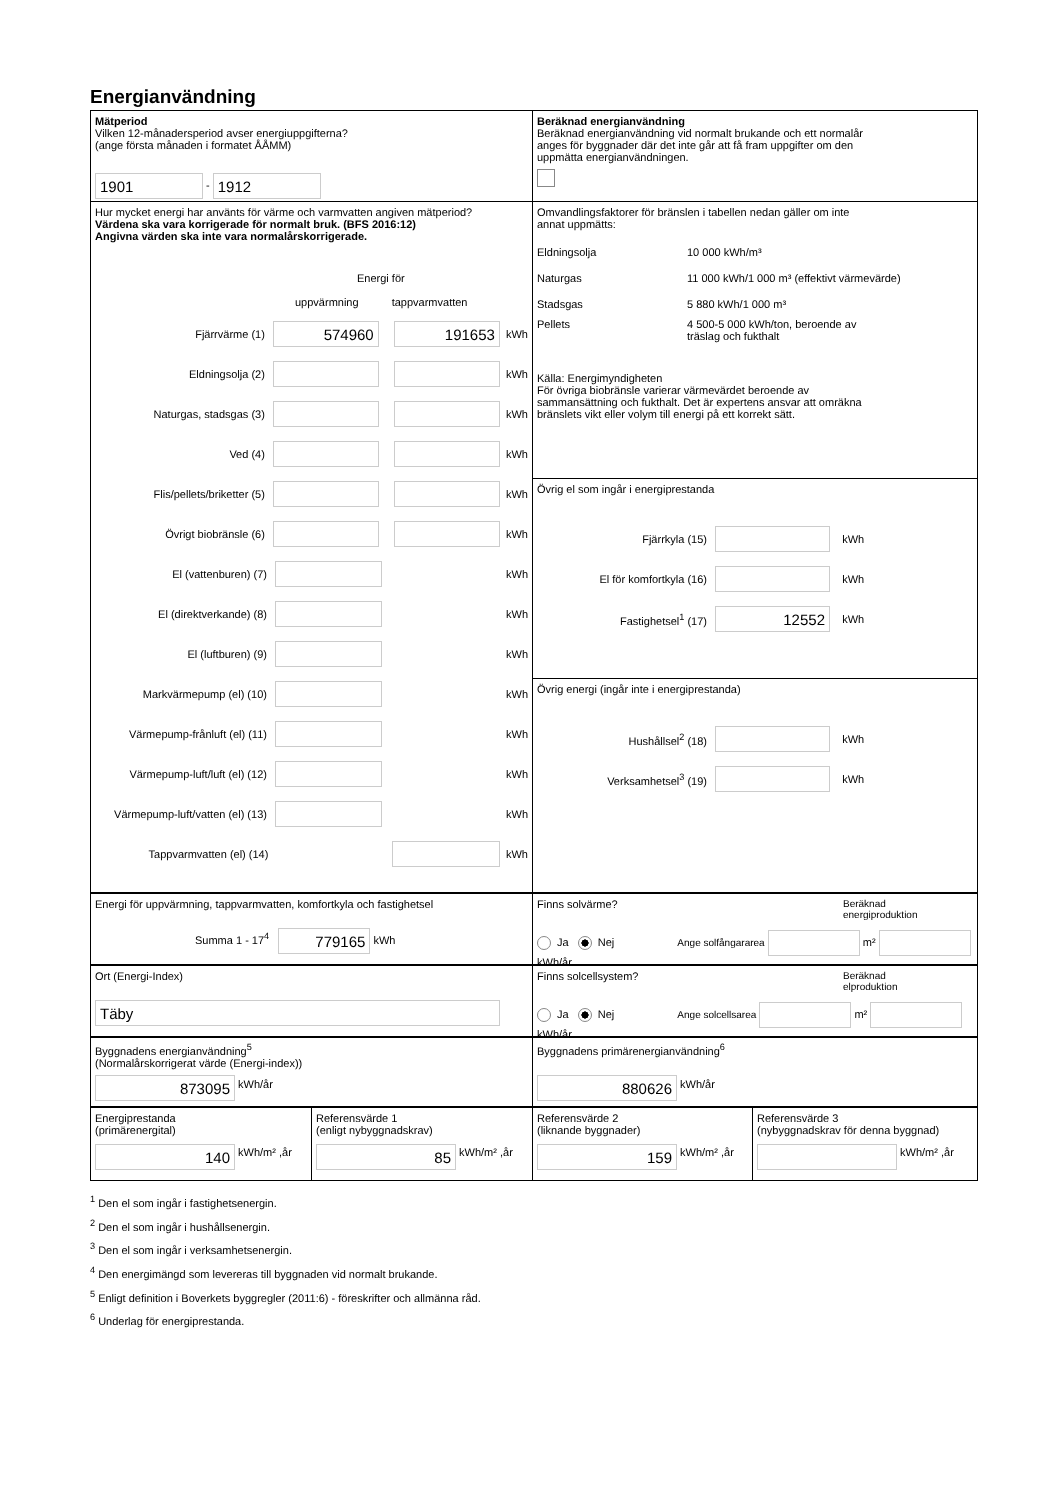Energianvändning
Mätperiod
Vilken 12-månadersperiod avser energiuppgifterna?
(ange första månaden i formatet ÅÅMM)
1901 - 1912
Beräknad energianvändning
Beräknad energianvändning vid normalt brukande och ett normalår
anges för byggnader där det inte går att få fram uppgifter om den
uppmätta energianvändningen.
Hur mycket energi har använts för värme och varmvatten angiven mätperiod?
Värdena ska vara korrigerade för normalt bruk. (BFS 2016:12)
Angivna värden ska inte vara normalårskorrigerade.
Energi för
uppvärmning tappvarmvatten
Fjärrvärme (1) 574960 191653 kWh
Eldningsolja (2) kWh
Naturgas, stadsgas (3) kWh
Ved (4) kWh
Flis/pellets/briketter (5) kWh
Övrigt biobränsle (6) kWh
El (vattenburen) (7) kWh
El (direktverkande) (8) kWh
El (luftburen) (9) kWh
Markvärmepump (el) (10) kWh
Värmepump-frånluft (el) (11) kWh
Värmepump-luft/luft (el) (12) kWh
Värmepump-luft/vatten (el) (13) kWh
Tappvarmvatten (el) (14) kWh
Omvandlingsfaktorer för bränslen i tabellen nedan gäller om inte
annat uppmätts:
Eldningsolja 10 000 kWh/m³
Naturgas 11 000 kWh/1 000 m³ (effektivt värmevärde)
Stadsgas 5 880 kWh/1 000 m³
Pellets 4 500-5 000 kWh/ton, beroende av
träslag och fukthalt
Källa: Energimyndigheten
För övriga biobränsle varierar värmevärdet beroende av
sammansättning och fukthalt. Det är expertens ansvar att omräkna
bränslets vikt eller volym till energi på ett korrekt sätt.
Övrig el som ingår i energiprestanda
Fjärrkyla (15) kWh
El för komfortkyla (16) kWh
Fastighetsel<sup>1</sup> (17) 12552 kWh
Övrig energi (ingår inte i energiprestanda)
Hushållsel<sup>2</sup> (18) kWh
Verksamhetsel<sup>3</sup> (19) kWh
Energi för uppvärmning, tappvarmvatten, komfortkyla och fastighetsel
Summa 1 - 17<sup>4</sup> 779165 kWh
Finns solvärme? Beräknad
energiproduktion
Ja Nej Ange solfångararea m² kWh/år
Ort (Energi-Index)
Täby
Finns solcellsystem? Beräknad
elproduktion
Ja Nej Ange solcellsarea m² kWh/år
Byggnadens energianvändning<sup>5</sup>
(Normalårskorrigerat värde (Energi-index))
873095 kWh/år
Byggnadens primärenergianvändning<sup>6</sup>
880626 kWh/år
Energiprestanda
(primärenergital)
140 kWh/m² ,år
Referensvärde 1
(enligt nybyggnadskrav)
85 kWh/m² ,år
Referensvärde 2
(liknande byggnader)
159 kWh/m² ,år
Referensvärde 3
(nybyggnadskrav för denna byggnad)
kWh/m² ,år
<sup>1</sup> Den el som ingår i fastighetsenergin.
<sup>2</sup> Den el som ingår i hushållsenergin.
<sup>3</sup> Den el som ingår i verksamhetsenergin.
<sup>4</sup> Den energimängd som levereras till byggnaden vid normalt brukande.
<sup>5</sup> Enligt definition i Boverkets byggregler (2011:6) - föreskrifter och allmänna råd.
<sup>6</sup> Underlag för energiprestanda.